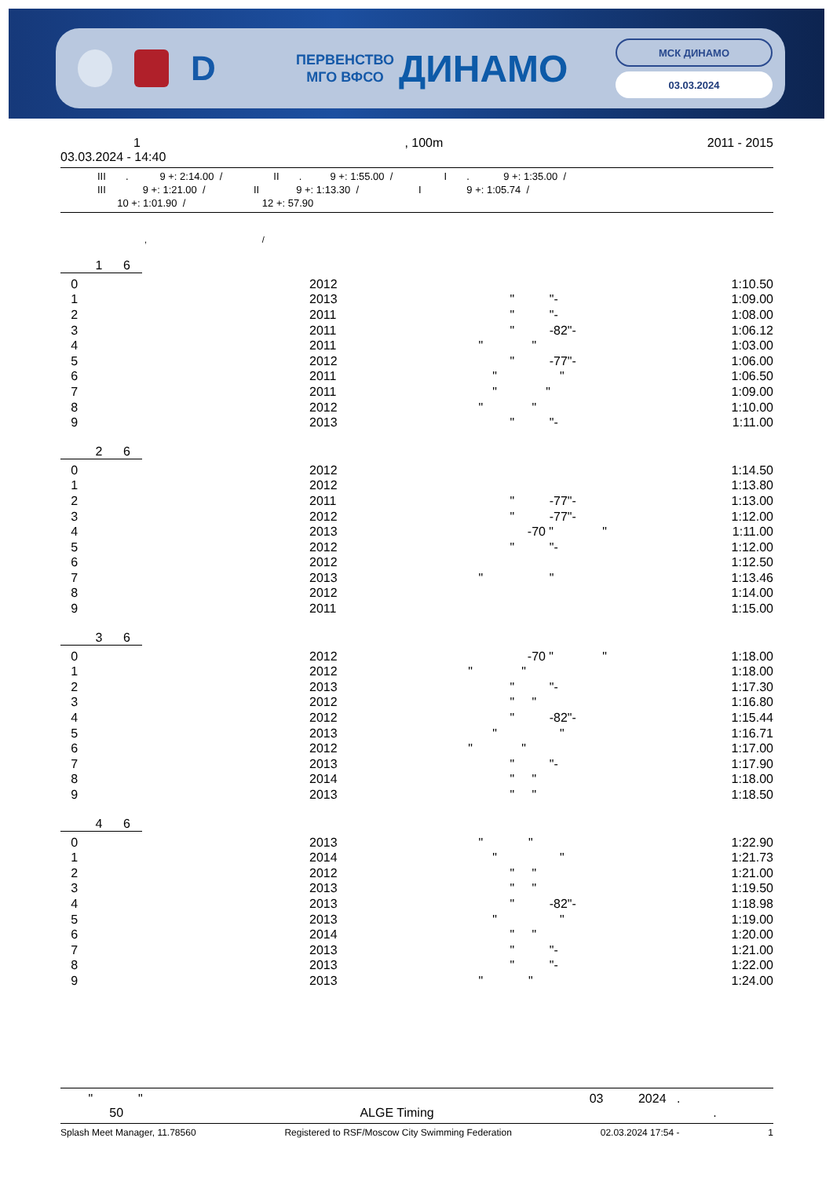D
ПЕРВЕНСТВО
МГО ВФСО
ДИНАМО
МСК ДИНАМО
03.03.2024
1, 100m 2011 - 2015
03.03.2024 - 14:40
III . 9 +: 2:14.00 / II . 9 +: 1:55.00 / I . 9 +: 1:35.00 / III 9 +: 1:21.00 / II 9 +: 1:13.30 / I 9 +: 1:05.74 / 10 +: 1:01.90 / 12 +: 57.90
, /
1 6
| 0 | 2012 | | 1:10.50 |
| 1 | 2013 | " "- | 1:09.00 |
| 2 | 2011 | " "- | 1:08.00 |
| 3 | 2011 | " -82"- | 1:06.12 |
| 4 | 2011 | " " | 1:03.00 |
| 5 | 2012 | " -77"- | 1:06.00 |
| 6 | 2011 | " " | 1:06.50 |
| 7 | 2011 | " " | 1:09.00 |
| 8 | 2012 | " " | 1:10.00 |
| 9 | 2013 | " "- | 1:11.00 |
2 6
| 0 | 2012 | | 1:14.50 |
| 1 | 2012 | | 1:13.80 |
| 2 | 2011 | " -77"- | 1:13.00 |
| 3 | 2012 | " -77"- | 1:12.00 |
| 4 | 2013 | -70 " " | 1:11.00 |
| 5 | 2012 | " "- | 1:12.00 |
| 6 | 2012 | | 1:12.50 |
| 7 | 2013 | " " | 1:13.46 |
| 8 | 2012 | | 1:14.00 |
| 9 | 2011 | | 1:15.00 |
3 6
| 0 | 2012 | -70 " " | 1:18.00 |
| 1 | 2012 | " " | 1:18.00 |
| 2 | 2013 | " "- | 1:17.30 |
| 3 | 2012 | " " | 1:16.80 |
| 4 | 2012 | " -82"- | 1:15.44 |
| 5 | 2013 | " " | 1:16.71 |
| 6 | 2012 | " " | 1:17.00 |
| 7 | 2013 | " "- | 1:17.90 |
| 8 | 2014 | " " | 1:18.00 |
| 9 | 2013 | " " | 1:18.50 |
4 6
| 0 | 2013 | " " | 1:22.90 |
| 1 | 2014 | " " | 1:21.73 |
| 2 | 2012 | " " | 1:21.00 |
| 3 | 2013 | " " | 1:19.50 |
| 4 | 2013 | " -82"- | 1:18.98 |
| 5 | 2013 | " " | 1:19.00 |
| 6 | 2014 | " " | 1:20.00 |
| 7 | 2013 | " "- | 1:21.00 |
| 8 | 2013 | " "- | 1:22.00 |
| 9 | 2013 | " " | 1:24.00 |
" " 03 2024 . 50 ALGE Timing .
Splash Meet Manager, 11.78560 Registered to RSF/Moscow City Swimming Federation 02.03.2024 17:54 - 1